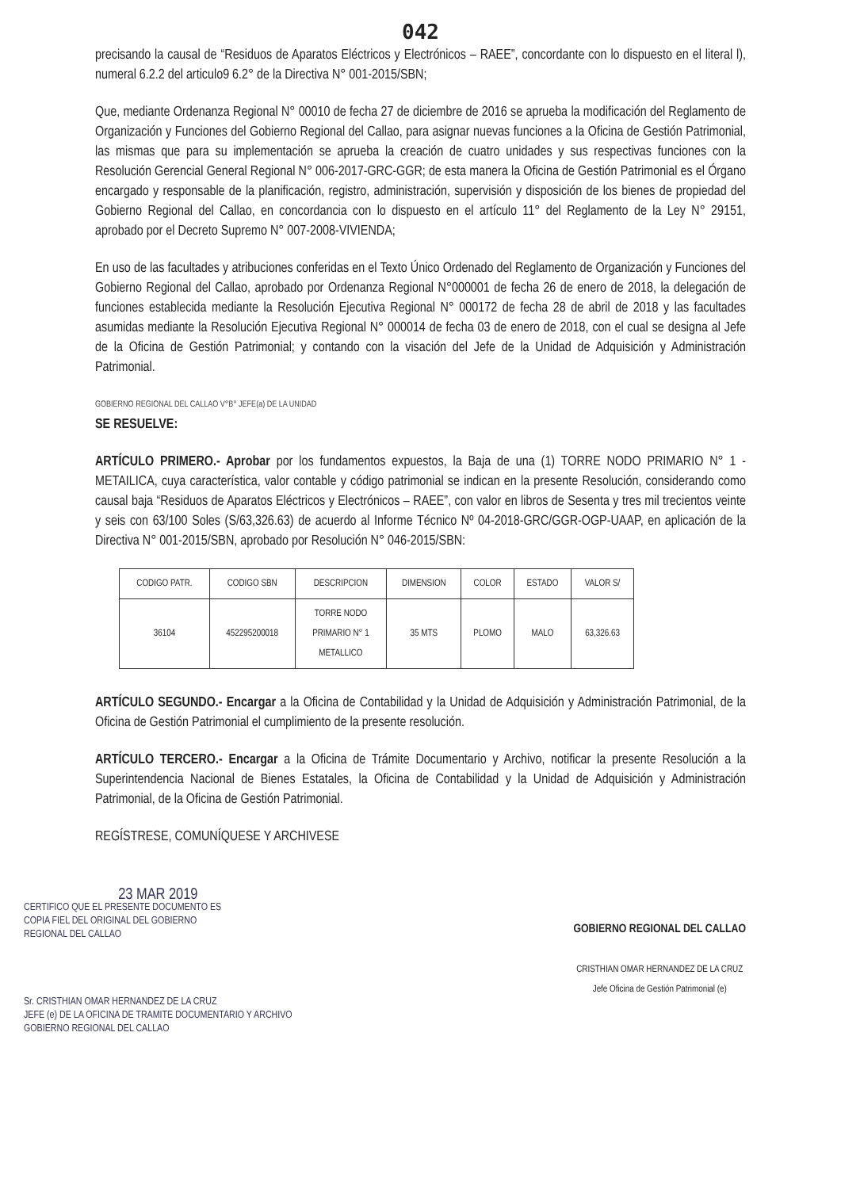042
precisando la causal de “Residuos de Aparatos Eléctricos y Electrónicos – RAEE”, concordante con lo dispuesto en el literal l), numeral 6.2.2 del articulo9 6.2° de la Directiva N° 001-2015/SBN;
Que, mediante Ordenanza Regional N° 00010 de fecha 27 de diciembre de 2016 se aprueba la modificación del Reglamento de Organización y Funciones del Gobierno Regional del Callao, para asignar nuevas funciones a la Oficina de Gestión Patrimonial, las mismas que para su implementación se aprueba la creación de cuatro unidades y sus respectivas funciones con la Resolución Gerencial General Regional N° 006-2017-GRC-GGR; de esta manera la Oficina de Gestión Patrimonial es el Órgano encargado y responsable de la planificación, registro, administración, supervisión y disposición de los bienes de propiedad del Gobierno Regional del Callao, en concordancia con lo dispuesto en el artículo 11° del Reglamento de la Ley N° 29151, aprobado por el Decreto Supremo N° 007-2008-VIVIENDA;
En uso de las facultades y atribuciones conferidas en el Texto Único Ordenado del Reglamento de Organización y Funciones del Gobierno Regional del Callao, aprobado por Ordenanza Regional N°000001 de fecha 26 de enero de 2018, la delegación de funciones establecida mediante la Resolución Ejecutiva Regional N° 000172 de fecha 28 de abril de 2018 y las facultades asumidas mediante la Resolución Ejecutiva Regional N° 000014 de fecha 03 de enero de 2018, con el cual se designa al Jefe de la Oficina de Gestión Patrimonial; y contando con la visación del Jefe de la Unidad de Adquisición y Administración Patrimonial.
GOBIERNO REGIONAL DEL CALLAO V°B° JEFE(a) DE LA UNIDAD
SE RESUELVE:
ARTÍCULO PRIMERO.- Aprobar por los fundamentos expuestos, la Baja de una (1) TORRE NODO PRIMARIO N° 1 - METAILICA, cuya característica, valor contable y código patrimonial se indican en la presente Resolución, considerando como causal baja “Residuos de Aparatos Eléctricos y Electrónicos – RAEE”, con valor en libros de Sesenta y tres mil trecientos veinte y seis con 63/100 Soles (S/63,326.63) de acuerdo al Informe Técnico Nº 04-2018-GRC/GGR-OGP-UAAP, en aplicación de la Directiva N° 001-2015/SBN, aprobado por Resolución N° 046-2015/SBN:
| CODIGO PATR. | CODIGO SBN | DESCRIPCION | DIMENSION | COLOR | ESTADO | VALOR S/ |
| --- | --- | --- | --- | --- | --- | --- |
| 36104 | 452295200018 | TORRE NODO PRIMARIO N° 1 METALLICO | 35 MTS | PLOMO | MALO | 63,326.63 |
ARTÍCULO SEGUNDO.- Encargar a la Oficina de Contabilidad y la Unidad de Adquisición y Administración Patrimonial, de la Oficina de Gestión Patrimonial el cumplimiento de la presente resolución.
ARTÍCULO TERCERO.- Encargar a la Oficina de Trámite Documentario y Archivo, notificar la presente Resolución a la Superintendencia Nacional de Bienes Estatales, la Oficina de Contabilidad y la Unidad de Adquisición y Administración Patrimonial, de la Oficina de Gestión Patrimonial.
REGÍSTRESE, COMUNÍQUESE Y ARCHIVESE
23 MAR 2019
CERTIFICO QUE EL PRESENTE DOCUMENTO ES
COPIA FIEL DEL ORIGINAL DEL GOBIERNO
REGIONAL DEL CALLAO
Sr. CRISTHIAN OMAR HERNANDEZ DE LA CRUZ
JEFE (e) DE LA OFICINA DE TRAMITE DOCUMENTARIO Y ARCHIVO
GOBIERNO REGIONAL DEL CALLAO
GOBIERNO REGIONAL DEL CALLAO
CRISTHIAN OMAR HERNANDEZ DE LA CRUZ
Jefe Oficina de Gestión Patrimonial (e)